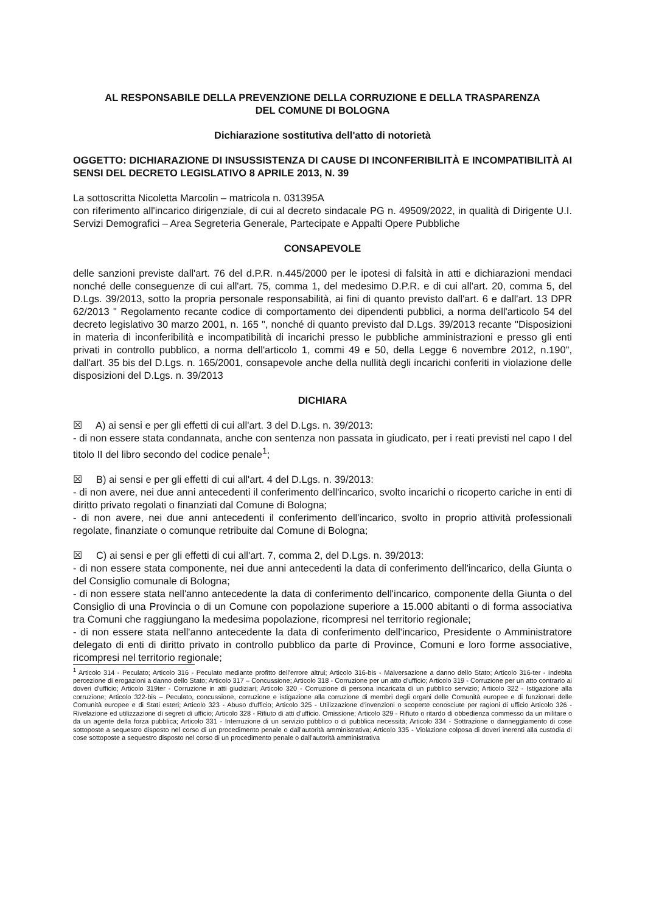AL RESPONSABILE DELLA PREVENZIONE DELLA CORRUZIONE E DELLA TRASPARENZA
DEL COMUNE DI BOLOGNA
Dichiarazione sostitutiva dell'atto di notorietà
OGGETTO: DICHIARAZIONE DI INSUSSISTENZA DI CAUSE DI INCONFERIBILITÀ E INCOMPATIBILITÀ AI SENSI DEL DECRETO LEGISLATIVO 8 APRILE 2013, N. 39
La sottoscritta Nicoletta Marcolin – matricola n. 031395A
con riferimento all'incarico dirigenziale, di cui al decreto sindacale PG n. 49509/2022, in qualità di Dirigente U.I. Servizi Demografici – Area Segreteria Generale, Partecipate e Appalti Opere Pubbliche
CONSAPEVOLE
delle sanzioni previste dall'art. 76 del d.P.R. n.445/2000 per le ipotesi di falsità in atti e dichiarazioni mendaci nonché delle conseguenze di cui all'art. 75, comma 1, del medesimo D.P.R. e di cui all'art. 20, comma 5, del D.Lgs. 39/2013, sotto la propria personale responsabilità, ai fini di quanto previsto dall'art. 6 e dall'art. 13 DPR 62/2013 " Regolamento recante codice di comportamento dei dipendenti pubblici, a norma dell'articolo 54 del decreto legislativo 30 marzo 2001, n. 165 ", nonché di quanto previsto dal D.Lgs. 39/2013 recante "Disposizioni in materia di inconferibilità e incompatibilità di incarichi presso le pubbliche amministrazioni e presso gli enti privati in controllo pubblico, a norma dell'articolo 1, commi 49 e 50, della Legge 6 novembre 2012, n.190", dall'art. 35 bis del D.Lgs. n. 165/2001, consapevole anche della nullità degli incarichi conferiti in violazione delle disposizioni del D.Lgs. n. 39/2013
DICHIARA
☒ A) ai sensi e per gli effetti di cui all'art. 3 del D.Lgs. n. 39/2013:
- di non essere stata condannata, anche con sentenza non passata in giudicato, per i reati previsti nel capo I del titolo II del libro secondo del codice penale<sup>1</sup>;
☒ B) ai sensi e per gli effetti di cui all'art. 4 del D.Lgs. n. 39/2013:
- di non avere, nei due anni antecedenti il conferimento dell'incarico, svolto incarichi o ricoperto cariche in enti di diritto privato regolati o finanziati dal Comune di Bologna;
- di non avere, nei due anni antecedenti il conferimento dell'incarico, svolto in proprio attività professionali regolate, finanziate o comunque retribuite dal Comune di Bologna;
☒ C) ai sensi e per gli effetti di cui all'art. 7, comma 2, del D.Lgs. n. 39/2013:
- di non essere stata componente, nei due anni antecedenti la data di conferimento dell'incarico, della Giunta o del Consiglio comunale di Bologna;
- di non essere stata nell'anno antecedente la data di conferimento dell'incarico, componente della Giunta o del Consiglio di una Provincia o di un Comune con popolazione superiore a 15.000 abitanti o di forma associativa tra Comuni che raggiungano la medesima popolazione, ricompresi nel territorio regionale;
- di non essere stata nell'anno antecedente la data di conferimento dell'incarico, Presidente o Amministratore delegato di enti di diritto privato in controllo pubblico da parte di Province, Comuni e loro forme associative, ricompresi nel territorio regionale;
<sup>1</sup> Articolo 314 - Peculato; Articolo 316 - Peculato mediante profitto dell'errore altrui; Articolo 316-bis - Malversazione a danno dello Stato; Articolo 316-ter - Indebita percezione di erogazioni a danno dello Stato; Articolo 317 – Concussione; Articolo 318 - Corruzione per un atto d'ufficio; Articolo 319 - Corruzione per un atto contrario ai doveri d'ufficio; Articolo 319ter - Corruzione in atti giudiziari; Articolo 320 - Corruzione di persona incaricata di un pubblico servizio; Articolo 322 - Istigazione alla corruzione; Articolo 322-bis – Peculato, concussione, corruzione e istigazione alla corruzione di membri degli organi delle Comunità europee e di funzionari delle Comunità europee e di Stati esteri; Articolo 323 - Abuso d'ufficio; Articolo 325 - Utilizzazione d'invenzioni o scoperte conosciute per ragioni di ufficio Articolo 326 - Rivelazione ed utilizzazione di segreti di ufficio; Articolo 328 - Rifiuto di atti d'ufficio. Omissione; Articolo 329 - Rifiuto o ritardo di obbedienza commesso da un militare o da un agente della forza pubblica; Articolo 331 - Interruzione di un servizio pubblico o di pubblica necessità; Articolo 334 - Sottrazione o danneggiamento di cose sottoposte a sequestro disposto nel corso di un procedimento penale o dall'autorità amministrativa; Articolo 335 - Violazione colposa di doveri inerenti alla custodia di cose sottoposte a sequestro disposto nel corso di un procedimento penale o dall'autorità amministrativa